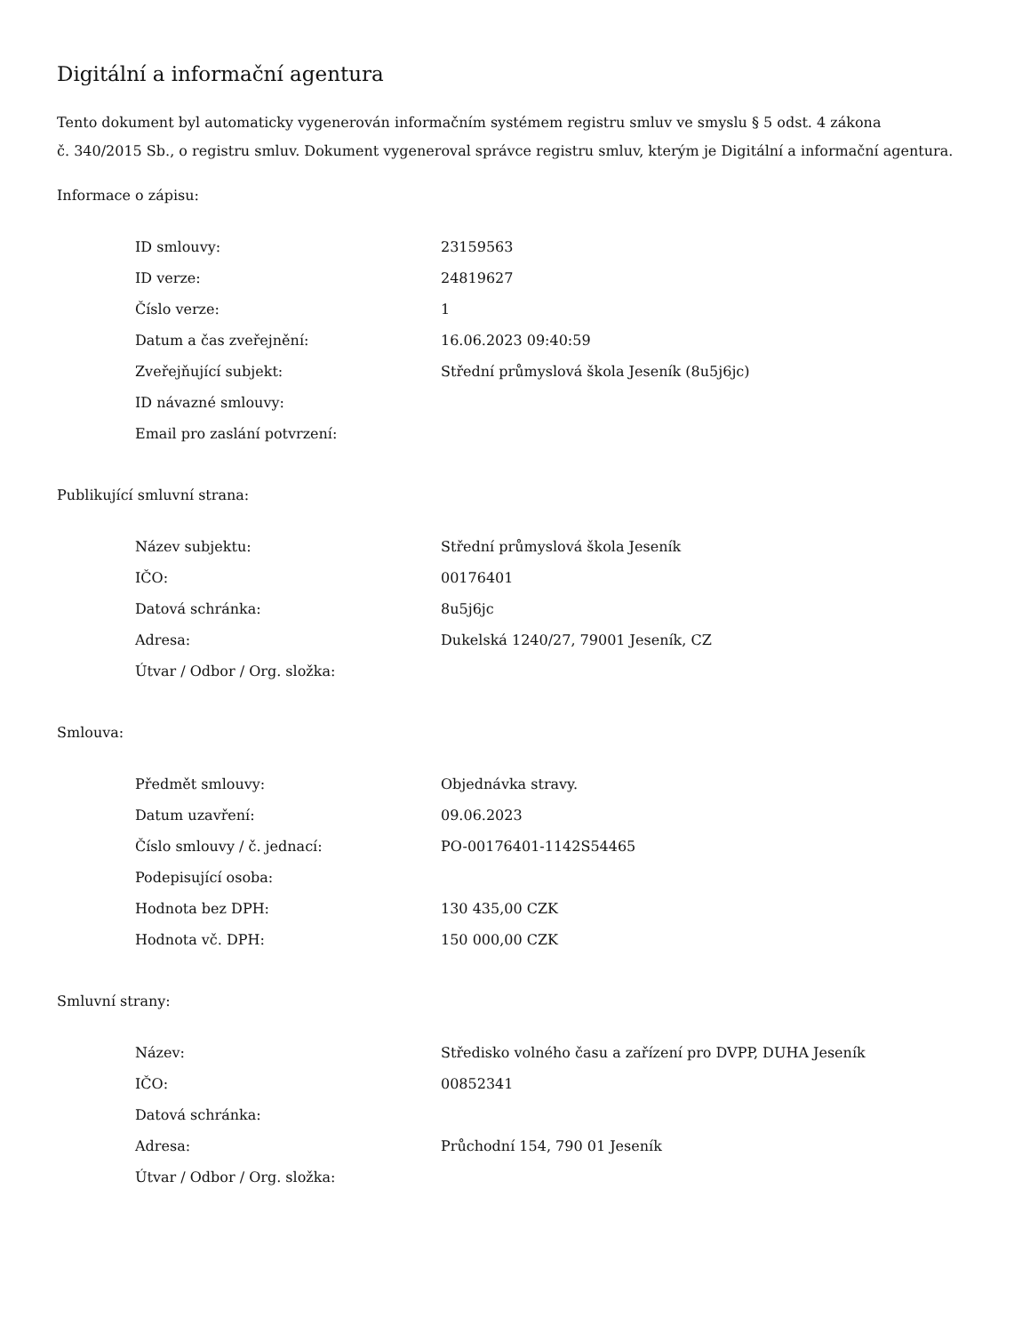Digitální a informační agentura
Tento dokument byl automaticky vygenerován informačním systémem registru smluv ve smyslu § 5 odst. 4 zákona
č. 340/2015 Sb., o registru smluv. Dokument vygeneroval správce registru smluv, kterým je Digitální a informační agentura.
Informace o zápisu:
| ID smlouvy: | 23159563 |
| ID verze: | 24819627 |
| Číslo verze: | 1 |
| Datum a čas zveřejnění: | 16.06.2023 09:40:59 |
| Zveřejňující subjekt: | Střední průmyslová škola Jeseník (8u5j6jc) |
| ID návazné smlouvy: | |
| Email pro zaslání potvrzení: | |
Publikující smluvní strana:
| Název subjektu: | Střední průmyslová škola Jeseník |
| IČO: | 00176401 |
| Datová schránka: | 8u5j6jc |
| Adresa: | Dukelská 1240/27, 79001 Jeseník, CZ |
| Útvar / Odbor / Org. složka: | |
Smlouva:
| Předmět smlouvy: | Objednávka stravy. |
| Datum uzavření: | 09.06.2023 |
| Číslo smlouvy / č. jednací: | PO-00176401-1142S54465 |
| Podepisující osoba: | |
| Hodnota bez DPH: | 130 435,00 CZK |
| Hodnota vč. DPH: | 150 000,00 CZK |
Smluvní strany:
| Název: | Středisko volného času a zařízení pro DVPP, DUHA Jeseník |
| IČO: | 00852341 |
| Datová schránka: | |
| Adresa: | Průchodní 154, 790 01 Jeseník |
| Útvar / Odbor / Org. složka: | |